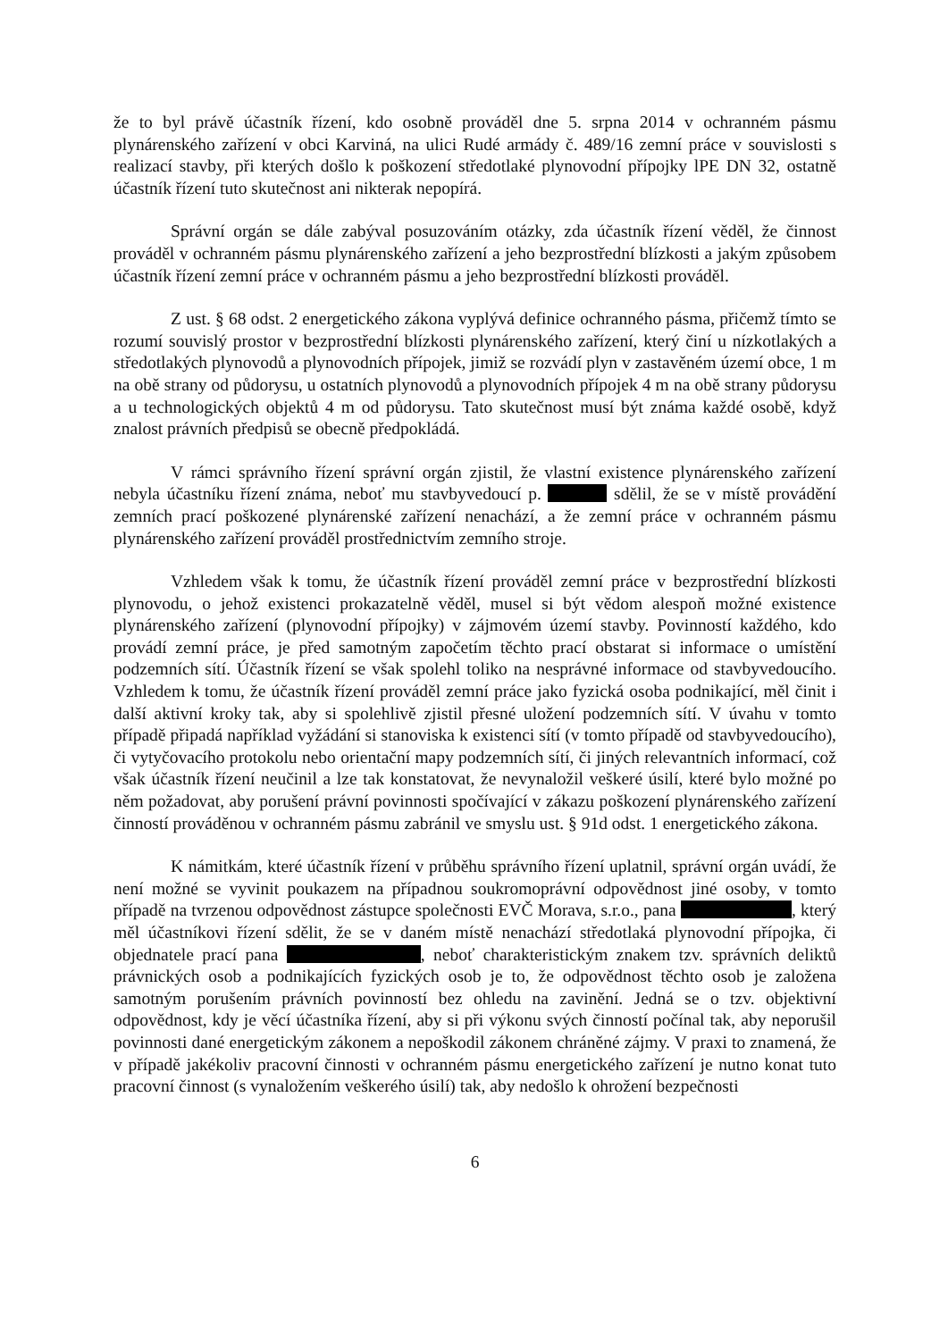že to byl právě účastník řízení, kdo osobně prováděl dne 5. srpna 2014 v ochranném pásmu plynárenského zařízení v obci Karviná, na ulici Rudé armády č. 489/16 zemní práce v souvislosti s realizací stavby, při kterých došlo k poškození středotlaké plynovodní přípojky lPE DN 32, ostatně účastník řízení tuto skutečnost ani nikterak nepopírá.
Správní orgán se dále zabýval posuzováním otázky, zda účastník řízení věděl, že činnost prováděl v ochranném pásmu plynárenského zařízení a jeho bezprostřední blízkosti a jakým způsobem účastník řízení zemní práce v ochranném pásmu a jeho bezprostřední blízkosti prováděl.
Z ust. § 68 odst. 2 energetického zákona vyplývá definice ochranného pásma, přičemž tímto se rozumí souvislý prostor v bezprostřední blízkosti plynárenského zařízení, který činí u nízkotlakých a středotlakých plynovodů a plynovodních přípojek, jimiž se rozvádí plyn v zastavěném území obce, 1 m na obě strany od půdorysu, u ostatních plynovodů a plynovodních přípojek 4 m na obě strany půdorysu a u technologických objektů 4 m od půdorysu. Tato skutečnost musí být známa každé osobě, když znalost právních předpisů se obecně předpokládá.
V rámci správního řízení správní orgán zjistil, že vlastní existence plynárenského zařízení nebyla účastníku řízení známa, neboť mu stavbyvedoucí p. sdělil, že se v místě provádění zemních prací poškozené plynárenské zařízení nenachází, a že zemní práce v ochranném pásmu plynárenského zařízení prováděl prostřednictvím zemního stroje.
Vzhledem však k tomu, že účastník řízení prováděl zemní práce v bezprostřední blízkosti plynovodu, o jehož existenci prokazatelně věděl, musel si být vědom alespoň možné existence plynárenského zařízení (plynovodní přípojky) v zájmovém území stavby. Povinností každého, kdo provádí zemní práce, je před samotným započetím těchto prací obstarat si informace o umístění podzemních sítí. Účastník řízení se však spolehl toliko na nesprávné informace od stavbyvedoucího. Vzhledem k tomu, že účastník řízení prováděl zemní práce jako fyzická osoba podnikající, měl činit i další aktivní kroky tak, aby si spolehlivě zjistil přesné uložení podzemních sítí. V úvahu v tomto případě připadá například vyžádání si stanoviska k existenci sítí (v tomto případě od stavbyvedoucího), či vytyčovacího protokolu nebo orientační mapy podzemních sítí, či jiných relevantních informací, což však účastník řízení neučinil a lze tak konstatovat, že nevynaložil veškeré úsilí, které bylo možné po něm požadovat, aby porušení právní povinnosti spočívající v zákazu poškození plynárenského zařízení činností prováděnou v ochranném pásmu zabránil ve smyslu ust. § 91d odst. 1 energetického zákona.
K námitkám, které účastník řízení v průběhu správního řízení uplatnil, správní orgán uvádí, že není možné se vyvinit poukazem na případnou soukromoprávní odpovědnost jiné osoby, v tomto případě na tvrzenou odpovědnost zástupce společnosti EVČ Morava, s.r.o., pana , který měl účastníkovi řízení sdělit, že se v daném místě nenachází středotlaká plynovodní přípojka, či objednatele prací pana , neboť charakteristickým znakem tzv. správních deliktů právnických osob a podnikajících fyzických osob je to, že odpovědnost těchto osob je založena samotným porušením právních povinností bez ohledu na zavinění. Jedná se o tzv. objektivní odpovědnost, kdy je věcí účastníka řízení, aby si při výkonu svých činností počínal tak, aby neporušil povinnosti dané energetickým zákonem a nepoškodil zákonem chráněné zájmy. V praxi to znamená, že v případě jakékoliv pracovní činnosti v ochranném pásmu energetického zařízení je nutno konat tuto pracovní činnost (s vynaložením veškerého úsilí) tak, aby nedošlo k ohrožení bezpečnosti
6